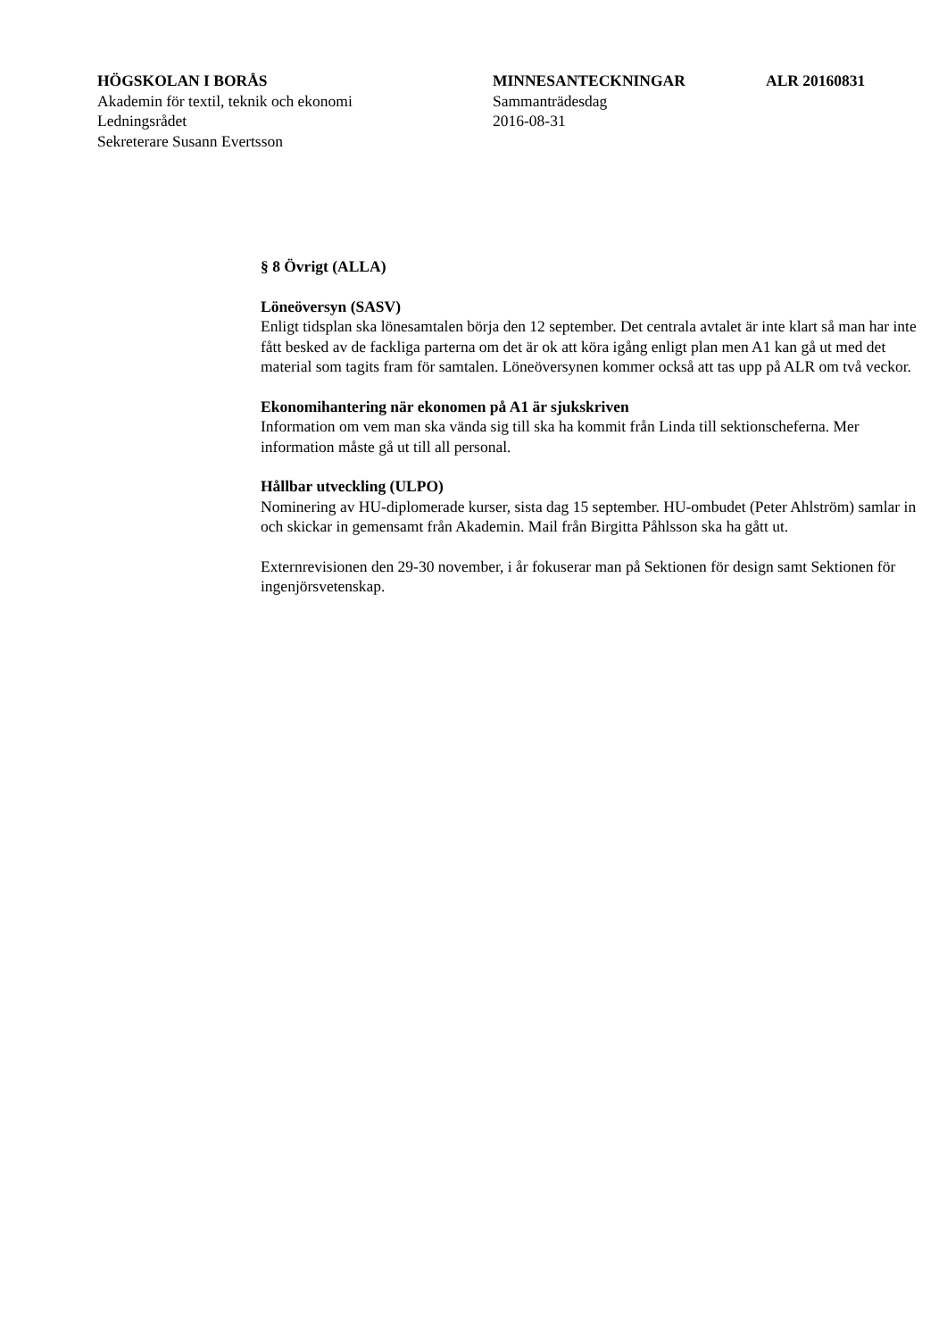HÖGSKOLAN I BORÅS
Akademin för textil, teknik och ekonomi
Ledningsrådet
Sekreterare Susann Evertsson
MINNESANTECKNINGAR
Sammanträdesdag
2016-08-31
ALR 20160831
§ 8 Övrigt (ALLA)
Löneöversyn (SASV)
Enligt tidsplan ska lönesamtalen börja den 12 september. Det centrala avtalet är inte klart så man har inte fått besked av de fackliga parterna om det är ok att köra igång enligt plan men A1 kan gå ut med det material som tagits fram för samtalen. Löneöversynen kommer också att tas upp på ALR om två veckor.
Ekonomihantering när ekonomen på A1 är sjukskriven
Information om vem man ska vända sig till ska ha kommit från Linda till sektionscheferna. Mer information måste gå ut till all personal.
Hållbar utveckling (ULPO)
Nominering av HU-diplomerade kurser, sista dag 15 september. HU-ombudet (Peter Ahlström) samlar in och skickar in gemensamt från Akademin. Mail från Birgitta Påhlsson ska ha gått ut.
Externrevisionen den 29-30 november, i år fokuserar man på Sektionen för design samt Sektionen för ingenjörsvetenskap.